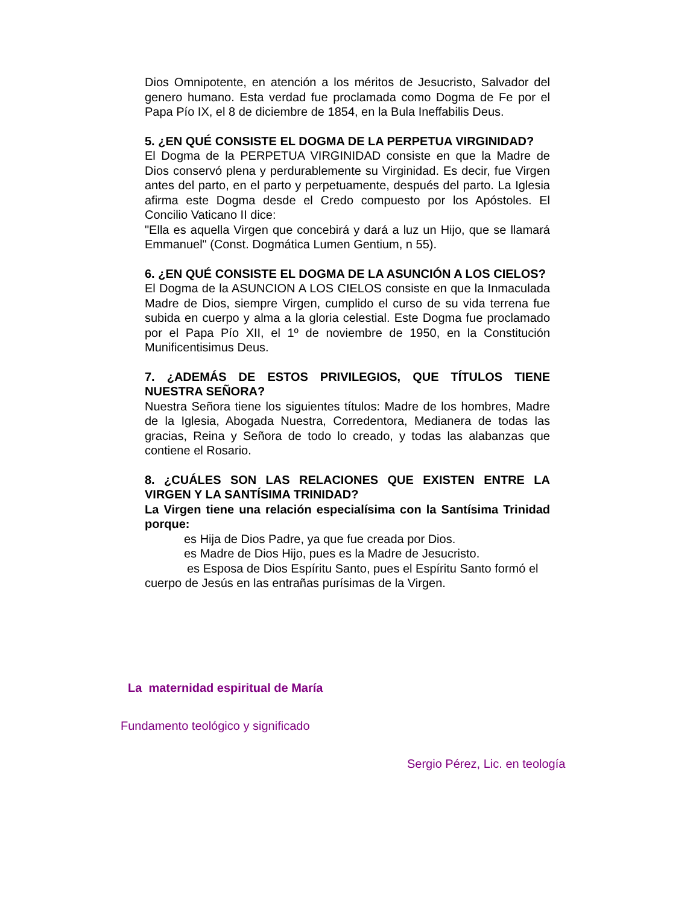Dios Omnipotente, en atención a los méritos de Jesucristo, Salvador del genero humano. Esta verdad fue proclamada como Dogma de Fe por el Papa Pío IX, el 8 de diciembre de 1854, en la Bula Ineffabilis Deus.
5. ¿EN QUÉ CONSISTE EL DOGMA DE LA PERPETUA VIRGINIDAD?
El Dogma de la PERPETUA VIRGINIDAD consiste en que la Madre de Dios conservó plena y perdurablemente su Virginidad. Es decir, fue Virgen antes del parto, en el parto y perpetuamente, después del parto. La Iglesia afirma este Dogma desde el Credo compuesto por los Apóstoles. El Concilio Vaticano II dice:
"Ella es aquella Virgen que concebirá y dará a luz un Hijo, que se llamará Emmanuel" (Const. Dogmática Lumen Gentium, n 55).
6. ¿EN QUÉ CONSISTE EL DOGMA DE LA ASUNCIÓN A LOS CIELOS?
El Dogma de la ASUNCION A LOS CIELOS consiste en que la Inmaculada Madre de Dios, siempre Virgen, cumplido el curso de su vida terrena fue subida en cuerpo y alma a la gloria celestial. Este Dogma fue proclamado por el Papa Pío XII, el 1º de noviembre de 1950, en la Constitución Munificentisimus Deus.
7. ¿ADEMÁS DE ESTOS PRIVILEGIOS, QUE TÍTULOS TIENE NUESTRA SEÑORA?
Nuestra Señora tiene los siguientes títulos: Madre de los hombres, Madre de la Iglesia, Abogada Nuestra, Corredentora, Medianera de todas las gracias, Reina y Señora de todo lo creado, y todas las alabanzas que contiene el Rosario.
8. ¿CUÁLES SON LAS RELACIONES QUE EXISTEN ENTRE LA VIRGEN Y LA SANTÍSIMA TRINIDAD?
La Virgen tiene una relación especialísima con la Santísima Trinidad porque:
es Hija de Dios Padre, ya que fue creada por Dios.
es Madre de Dios Hijo, pues es la Madre de Jesucristo.
es Esposa de Dios Espíritu Santo, pues el Espíritu Santo formó el cuerpo de Jesús en las entrañas purísimas de la Virgen.
La maternidad espiritual de María
Fundamento teológico y significado
Sergio Pérez, Lic. en teología